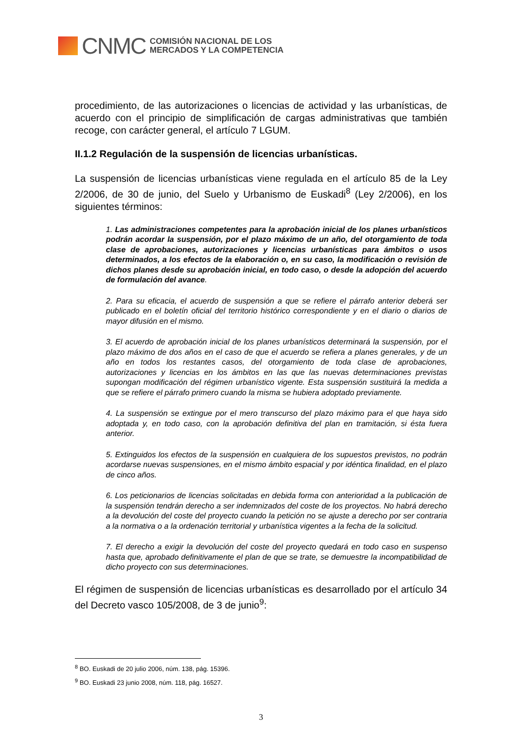CNMC
COMISIÓN NACIONAL DE LOS
MERCADOS Y LA COMPETENCIA
procedimiento, de las autorizaciones o licencias de actividad y las urbanísticas, de acuerdo con el principio de simplificación de cargas administrativas que también recoge, con carácter general, el artículo 7 LGUM.
II.1.2 Regulación de la suspensión de licencias urbanísticas.
La suspensión de licencias urbanísticas viene regulada en el artículo 85 de la Ley 2/2006, de 30 de junio, del Suelo y Urbanismo de Euskadi<sup>8</sup> (Ley 2/2006), en los siguientes términos:
1. Las administraciones competentes para la aprobación inicial de los planes urbanísticos podrán acordar la suspensión, por el plazo máximo de un año, del otorgamiento de toda clase de aprobaciones, autorizaciones y licencias urbanísticas para ámbitos o usos determinados, a los efectos de la elaboración o, en su caso, la modificación o revisión de dichos planes desde su aprobación inicial, en todo caso, o desde la adopción del acuerdo de formulación del avance.
2. Para su eficacia, el acuerdo de suspensión a que se refiere el párrafo anterior deberá ser publicado en el boletín oficial del territorio histórico correspondiente y en el diario o diarios de mayor difusión en el mismo.
3. El acuerdo de aprobación inicial de los planes urbanísticos determinará la suspensión, por el plazo máximo de dos años en el caso de que el acuerdo se refiera a planes generales, y de un año en todos los restantes casos, del otorgamiento de toda clase de aprobaciones, autorizaciones y licencias en los ámbitos en las que las nuevas determinaciones previstas supongan modificación del régimen urbanístico vigente. Esta suspensión sustituirá la medida a que se refiere el párrafo primero cuando la misma se hubiera adoptado previamente.
4. La suspensión se extingue por el mero transcurso del plazo máximo para el que haya sido adoptada y, en todo caso, con la aprobación definitiva del plan en tramitación, si ésta fuera anterior.
5. Extinguidos los efectos de la suspensión en cualquiera de los supuestos previstos, no podrán acordarse nuevas suspensiones, en el mismo ámbito espacial y por idéntica finalidad, en el plazo de cinco años.
6. Los peticionarios de licencias solicitadas en debida forma con anterioridad a la publicación de la suspensión tendrán derecho a ser indemnizados del coste de los proyectos. No habrá derecho a la devolución del coste del proyecto cuando la petición no se ajuste a derecho por ser contraria a la normativa o a la ordenación territorial y urbanística vigentes a la fecha de la solicitud.
7. El derecho a exigir la devolución del coste del proyecto quedará en todo caso en suspenso hasta que, aprobado definitivamente el plan de que se trate, se demuestre la incompatibilidad de dicho proyecto con sus determinaciones.
El régimen de suspensión de licencias urbanísticas es desarrollado por el artículo 34 del Decreto vasco 105/2008, de 3 de junio<sup>9</sup>:
<sup>8</sup> BO. Euskadi de 20 julio 2006, núm. 138, pág. 15396.
<sup>9</sup> BO. Euskadi 23 junio 2008, núm. 118, pág. 16527.
3